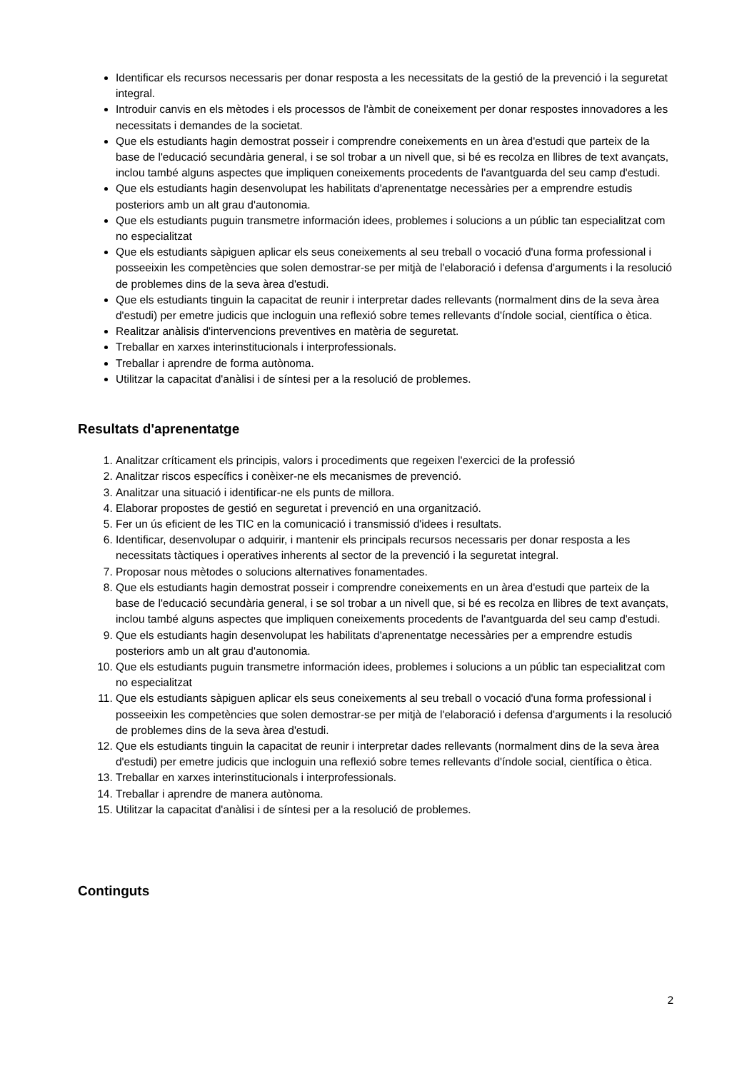Identificar els recursos necessaris per donar resposta a les necessitats de la gestió de la prevenció i la seguretat integral.
Introduir canvis en els mètodes i els processos de l'àmbit de coneixement per donar respostes innovadores a les necessitats i demandes de la societat.
Que els estudiants hagin demostrat posseir i comprendre coneixements en un àrea d'estudi que parteix de la base de l'educació secundària general, i se sol trobar a un nivell que, si bé es recolza en llibres de text avançats, inclou també alguns aspectes que impliquen coneixements procedents de l'avantguarda del seu camp d'estudi.
Que els estudiants hagin desenvolupat les habilitats d'aprenentatge necessàries per a emprendre estudis posteriors amb un alt grau d'autonomia.
Que els estudiants puguin transmetre información idees, problemes i solucions a un públic tan especialitzat com no especialitzat
Que els estudiants sàpiguen aplicar els seus coneixements al seu treball o vocació d'una forma professional i posseeixin les competències que solen demostrar-se per mitjà de l'elaboració i defensa d'arguments i la resolució de problemes dins de la seva àrea d'estudi.
Que els estudiants tinguin la capacitat de reunir i interpretar dades rellevants (normalment dins de la seva àrea d'estudi) per emetre judicis que incloguin una reflexió sobre temes rellevants d'índole social, científica o ètica.
Realitzar anàlisis d'intervencions preventives en matèria de seguretat.
Treballar en xarxes interinstitucionals i interprofessionals.
Treballar i aprendre de forma autònoma.
Utilitzar la capacitat d'anàlisi i de síntesi per a la resolució de problemes.
Resultats d'aprenentatge
1. Analitzar críticament els principis, valors i procediments que regeixen l'exercici de la professió
2. Analitzar riscos específics i conèixer-ne els mecanismes de prevenció.
3. Analitzar una situació i identificar-ne els punts de millora.
4. Elaborar propostes de gestió en seguretat i prevenció en una organització.
5. Fer un ús eficient de les TIC en la comunicació i transmissió d'idees i resultats.
6. Identificar, desenvolupar o adquirir, i mantenir els principals recursos necessaris per donar resposta a les necessitats tàctiques i operatives inherents al sector de la prevenció i la seguretat integral.
7. Proposar nous mètodes o solucions alternatives fonamentades.
8. Que els estudiants hagin demostrat posseir i comprendre coneixements en un àrea d'estudi que parteix de la base de l'educació secundària general, i se sol trobar a un nivell que, si bé es recolza en llibres de text avançats, inclou també alguns aspectes que impliquen coneixements procedents de l'avantguarda del seu camp d'estudi.
9. Que els estudiants hagin desenvolupat les habilitats d'aprenentatge necessàries per a emprendre estudis posteriors amb un alt grau d'autonomia.
10. Que els estudiants puguin transmetre información idees, problemes i solucions a un públic tan especialitzat com no especialitzat
11. Que els estudiants sàpiguen aplicar els seus coneixements al seu treball o vocació d'una forma professional i posseeixin les competències que solen demostrar-se per mitjà de l'elaboració i defensa d'arguments i la resolució de problemes dins de la seva àrea d'estudi.
12. Que els estudiants tinguin la capacitat de reunir i interpretar dades rellevants (normalment dins de la seva àrea d'estudi) per emetre judicis que incloguin una reflexió sobre temes rellevants d'índole social, científica o ètica.
13. Treballar en xarxes interinstitucionals i interprofessionals.
14. Treballar i aprendre de manera autònoma.
15. Utilitzar la capacitat d'anàlisi i de síntesi per a la resolució de problemes.
Continguts
2